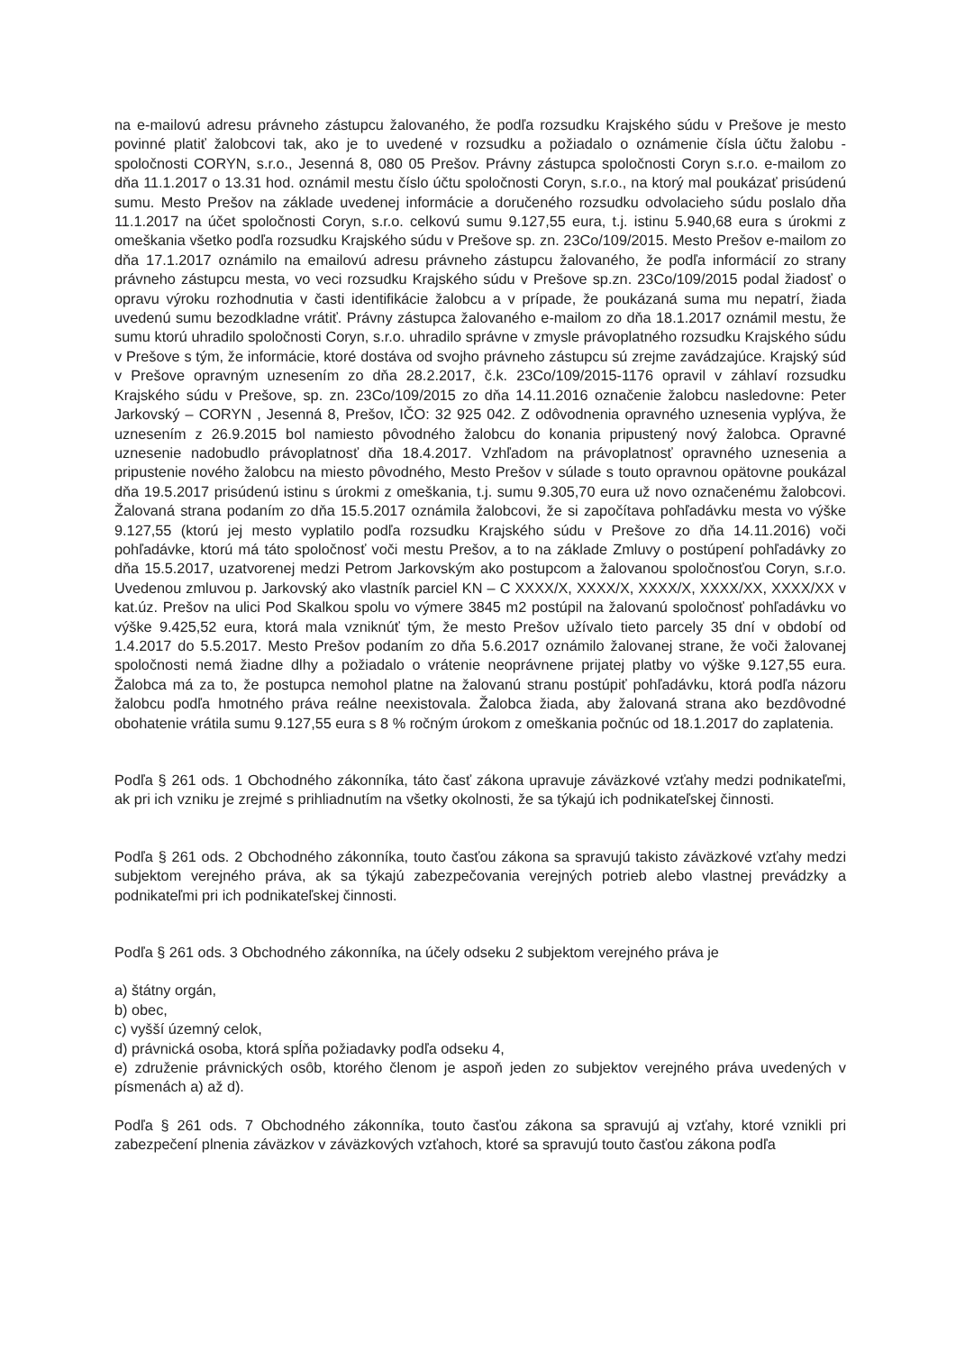na e-mailovú adresu právneho zástupcu žalovaného, že podľa rozsudku Krajského súdu v Prešove je mesto povinné platiť žalobcovi tak, ako je to uvedené v rozsudku a požiadalo o oznámenie čísla účtu žalobu - spoločnosti CORYN, s.r.o., Jesenná 8, 080 05 Prešov. Právny zástupca spoločnosti Coryn s.r.o. e-mailom zo dňa 11.1.2017 o 13.31 hod. oznámil mestu číslo účtu spoločnosti Coryn, s.r.o., na ktorý mal poukázať prisúdenú sumu. Mesto Prešov na základe uvedenej informácie a doručeného rozsudku odvolacieho súdu poslalo dňa 11.1.2017 na účet spoločnosti Coryn, s.r.o. celkovú sumu 9.127,55 eura, t.j. istinu 5.940,68 eura s úrokmi z omeškania všetko podľa rozsudku Krajského súdu v Prešove sp. zn. 23Co/109/2015. Mesto Prešov e-mailom zo dňa 17.1.2017 oznámilo na emailovú adresu právneho zástupcu žalovaného, že podľa informácií zo strany právneho zástupcu mesta, vo veci rozsudku Krajského súdu v Prešove sp.zn. 23Co/109/2015 podal žiadosť o opravu výroku rozhodnutia v časti identifikácie žalobcu a v prípade, že poukázaná suma mu nepatrí, žiada uvedenú sumu bezodkladne vrátiť. Právny zástupca žalovaného e-mailom zo dňa 18.1.2017 oznámil mestu, že sumu ktorú uhradilo spoločnosti Coryn, s.r.o. uhradilo správne v zmysle právoplatného rozsudku Krajského súdu v Prešove s tým, že informácie, ktoré dostáva od svojho právneho zástupcu sú zrejme zavádzajúce. Krajský súd v Prešove opravným uznesením zo dňa 28.2.2017, č.k. 23Co/109/2015-1176 opravil v záhlaví rozsudku Krajského súdu v Prešove, sp. zn. 23Co/109/2015 zo dňa 14.11.2016 označenie žalobcu nasledovne: Peter Jarkovský – CORYN , Jesenná 8, Prešov, IČO: 32 925 042. Z odôvodnenia opravného uznesenia vyplýva, že uznesením z 26.9.2015 bol namiesto pôvodného žalobcu do konania pripustený nový žalobca. Opravné uznesenie nadobudlo právoplatnosť dňa 18.4.2017. Vzhľadom na právoplatnosť opravného uznesenia a pripustenie nového žalobcu na miesto pôvodného, Mesto Prešov v súlade s touto opravnou opätovne poukázal dňa 19.5.2017 prisúdenú istinu s úrokmi z omeškania, t.j. sumu 9.305,70 eura už novo označenému žalobcovi. Žalovaná strana podaním zo dňa 15.5.2017 oznámila žalobcovi, že si započítava pohľadávku mesta vo výške 9.127,55 (ktorú jej mesto vyplatilo podľa rozsudku Krajského súdu v Prešove zo dňa 14.11.2016) voči pohľadávke, ktorú má táto spoločnosť voči mestu Prešov, a to na základe Zmluvy o postúpení pohľadávky zo dňa 15.5.2017, uzatvorenej medzi Petrom Jarkovským ako postupcom a žalovanou spoločnosťou Coryn, s.r.o. Uvedenou zmluvou p. Jarkovský ako vlastník parciel KN – C XXXX/X, XXXX/X, XXXX/X, XXXX/XX, XXXX/XX v kat.úz. Prešov na ulici Pod Skalkou spolu vo výmere 3845 m2 postúpil na žalovanú spoločnosť pohľadávku vo výške 9.425,52 eura, ktorá mala vzniknúť tým, že mesto Prešov užívalo tieto parcely 35 dní v období od 1.4.2017 do 5.5.2017. Mesto Prešov podaním zo dňa 5.6.2017 oznámilo žalovanej strane, že voči žalovanej spoločnosti nemá žiadne dlhy a požiadalo o vrátenie neoprávnene prijatej platby vo výške 9.127,55 eura. Žalobca má za to, že postupca nemohol platne na žalovanú stranu postúpiť pohľadávku, ktorá podľa názoru žalobcu podľa hmotného práva reálne neexistovala. Žalobca žiada, aby žalovaná strana ako bezdôvodné obohatenie vrátila sumu 9.127,55 eura s 8 % ročným úrokom z omeškania počnúc od 18.1.2017 do zaplatenia.
Podľa § 261 ods. 1 Obchodného zákonníka, táto časť zákona upravuje záväzkové vzťahy medzi podnikateľmi, ak pri ich vzniku je zrejmé s prihliadnutím na všetky okolnosti, že sa týkajú ich podnikateľskej činnosti.
Podľa § 261 ods. 2 Obchodného zákonníka, touto časťou zákona sa spravujú takisto záväzkové vzťahy medzi subjektom verejného práva, ak sa týkajú zabezpečovania verejných potrieb alebo vlastnej prevádzky a podnikateľmi pri ich podnikateľskej činnosti.
Podľa § 261 ods. 3 Obchodného zákonníka, na účely odseku 2 subjektom verejného práva je
a) štátny orgán,
b) obec,
c) vyšší územný celok,
d) právnická osoba, ktorá spĺňa požiadavky podľa odseku 4,
e) združenie právnických osôb, ktorého členom je aspoň jeden zo subjektov verejného práva uvedených v písmenách a) až d).
Podľa § 261 ods. 7 Obchodného zákonníka, touto časťou zákona sa spravujú aj vzťahy, ktoré vznikli pri zabezpečení plnenia záväzkov v záväzkových vzťahoch, ktoré sa spravujú touto časťou zákona podľa